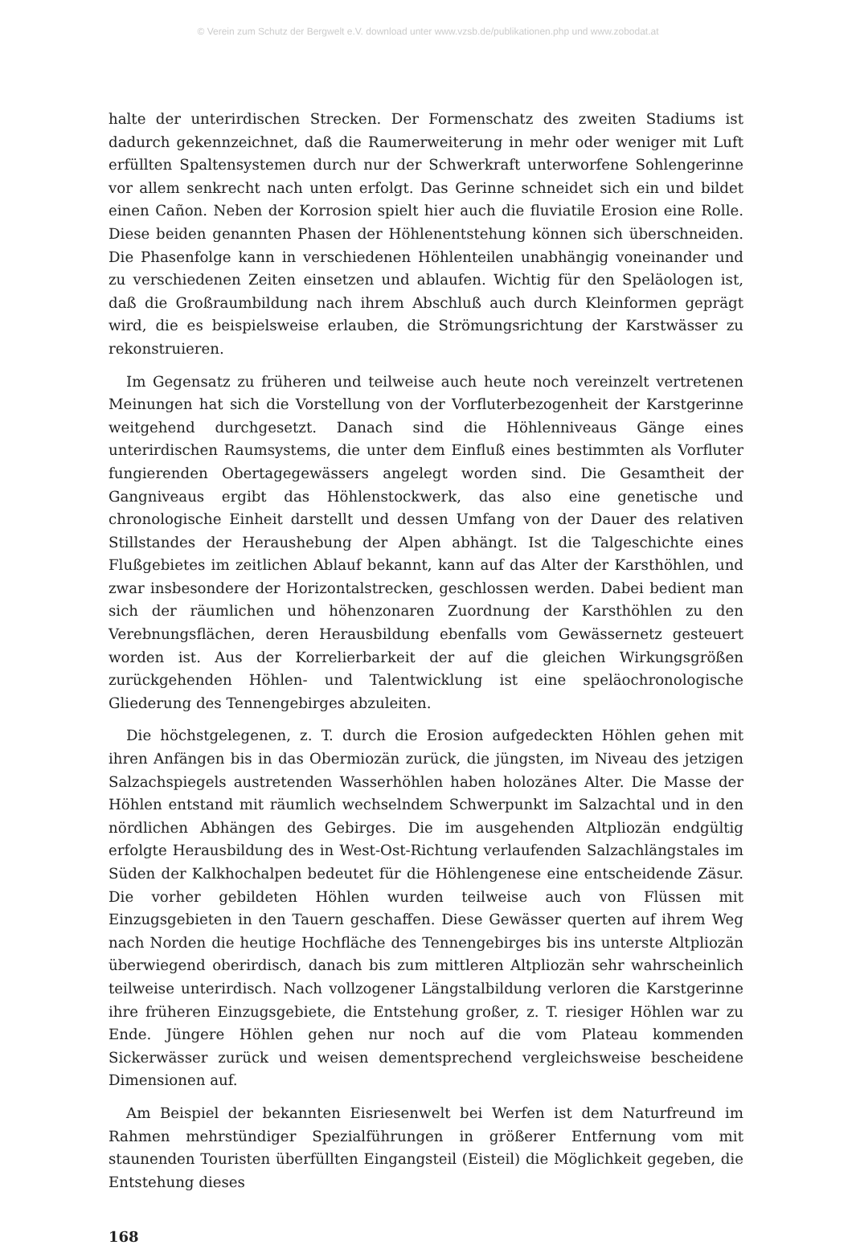© Verein zum Schutz der Bergwelt e.V. download unter www.vzsb.de/publikationen.php und www.zobodat.at
halte der unterirdischen Strecken. Der Formenschatz des zweiten Stadiums ist dadurch gekennzeichnet, daß die Raumerweiterung in mehr oder weniger mit Luft erfüllten Spaltensystemen durch nur der Schwerkraft unterworfene Sohlengerinne vor allem senkrecht nach unten erfolgt. Das Gerinne schneidet sich ein und bildet einen Cañon. Neben der Korrosion spielt hier auch die fluviatile Erosion eine Rolle. Diese beiden genannten Phasen der Höhlenentstehung können sich überschneiden. Die Phasenfolge kann in verschiedenen Höhlenteilen unabhängig voneinander und zu verschiedenen Zeiten einsetzen und ablaufen. Wichtig für den Speläologen ist, daß die Großraumbildung nach ihrem Abschluß auch durch Kleinformen geprägt wird, die es beispielsweise erlauben, die Strömungsrichtung der Karstwässer zu rekonstruieren.
Im Gegensatz zu früheren und teilweise auch heute noch vereinzelt vertretenen Meinungen hat sich die Vorstellung von der Vorfluterbezogenheit der Karstgerinne weitgehend durchgesetzt. Danach sind die Höhlenniveaus Gänge eines unterirdischen Raumsystems, die unter dem Einfluß eines bestimmten als Vorfluter fungierenden Obertagegewässers angelegt worden sind. Die Gesamtheit der Gangniveaus ergibt das Höhlenstockwerk, das also eine genetische und chronologische Einheit darstellt und dessen Umfang von der Dauer des relativen Stillstandes der Heraushebung der Alpen abhängt. Ist die Talgeschichte eines Flußgebietes im zeitlichen Ablauf bekannt, kann auf das Alter der Karsthöhlen, und zwar insbesondere der Horizontalstrecken, geschlossen werden. Dabei bedient man sich der räumlichen und höhenzonaren Zuordnung der Karsthöhlen zu den Verebnungsflächen, deren Herausbildung ebenfalls vom Gewässernetz gesteuert worden ist. Aus der Korrelierbarkeit der auf die gleichen Wirkungsgrößen zurückgehenden Höhlen- und Talentwicklung ist eine speläochronologische Gliederung des Tennengebirges abzuleiten.
Die höchstgelegenen, z. T. durch die Erosion aufgedeckten Höhlen gehen mit ihren Anfängen bis in das Obermiozän zurück, die jüngsten, im Niveau des jetzigen Salzachspiegels austretenden Wasserhöhlen haben holozänes Alter. Die Masse der Höhlen entstand mit räumlich wechselndem Schwerpunkt im Salzachtal und in den nördlichen Abhängen des Gebirges. Die im ausgehenden Altpliozän endgültig erfolgte Herausbildung des in West-Ost-Richtung verlaufenden Salzachlängstales im Süden der Kalkhochalpen bedeutet für die Höhlengenese eine entscheidende Zäsur. Die vorher gebildeten Höhlen wurden teilweise auch von Flüssen mit Einzugsgebieten in den Tauern geschaffen. Diese Gewässer querten auf ihrem Weg nach Norden die heutige Hochfläche des Tennengebirges bis ins unterste Altpliozän überwiegend oberirdisch, danach bis zum mittleren Altpliozän sehr wahrscheinlich teilweise unterirdisch. Nach vollzogener Längstalbildung verloren die Karstgerinne ihre früheren Einzugsgebiete, die Entstehung großer, z. T. riesiger Höhlen war zu Ende. Jüngere Höhlen gehen nur noch auf die vom Plateau kommenden Sickerwässer zurück und weisen dementsprechend vergleichsweise bescheidene Dimensionen auf.
Am Beispiel der bekannten Eisriesenwelt bei Werfen ist dem Naturfreund im Rahmen mehrstündiger Spezialführungen in größerer Entfernung vom mit staunenden Touristen überfüllten Eingangsteil (Eisteil) die Möglichkeit gegeben, die Entstehung dieses
168